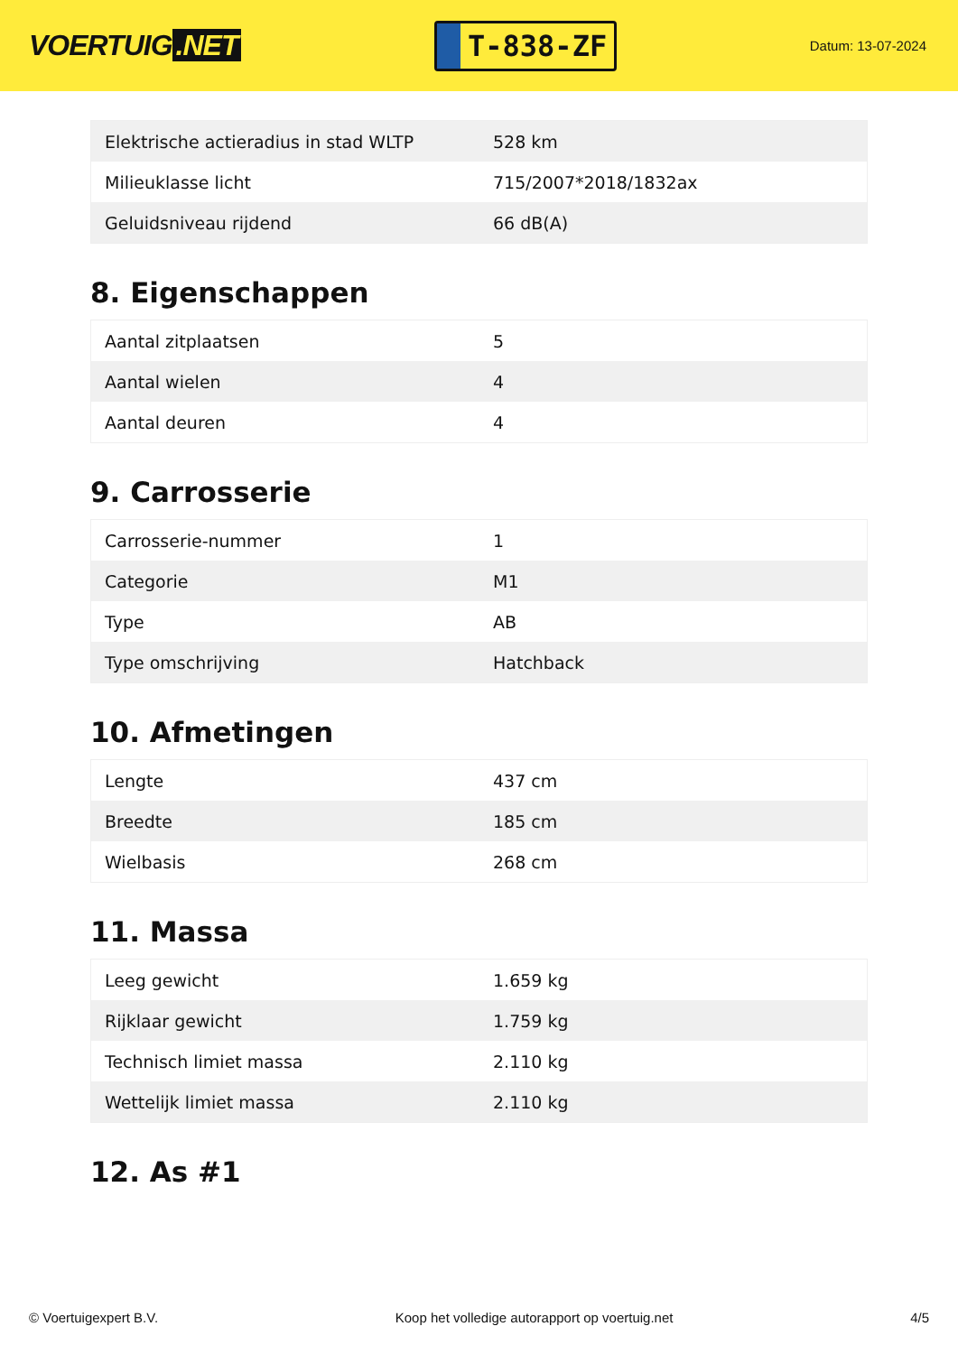VOERTUIG.NET
T-838-ZF
Datum: 13-07-2024
| Elektrische actieradius in stad WLTP | 528 km |
| Milieuklasse licht | 715/2007*2018/1832ax |
| Geluidsniveau rijdend | 66 dB(A) |
8. Eigenschappen
| Aantal zitplaatsen | 5 |
| Aantal wielen | 4 |
| Aantal deuren | 4 |
9. Carrosserie
| Carrosserie-nummer | 1 |
| Categorie | M1 |
| Type | AB |
| Type omschrijving | Hatchback |
10. Afmetingen
| Lengte | 437 cm |
| Breedte | 185 cm |
| Wielbasis | 268 cm |
11. Massa
| Leeg gewicht | 1.659 kg |
| Rijklaar gewicht | 1.759 kg |
| Technisch limiet massa | 2.110 kg |
| Wettelijk limiet massa | 2.110 kg |
12. As #1
© Voertuigexpert B.V. Koop het volledige autorapport op voertuig.net 4/5